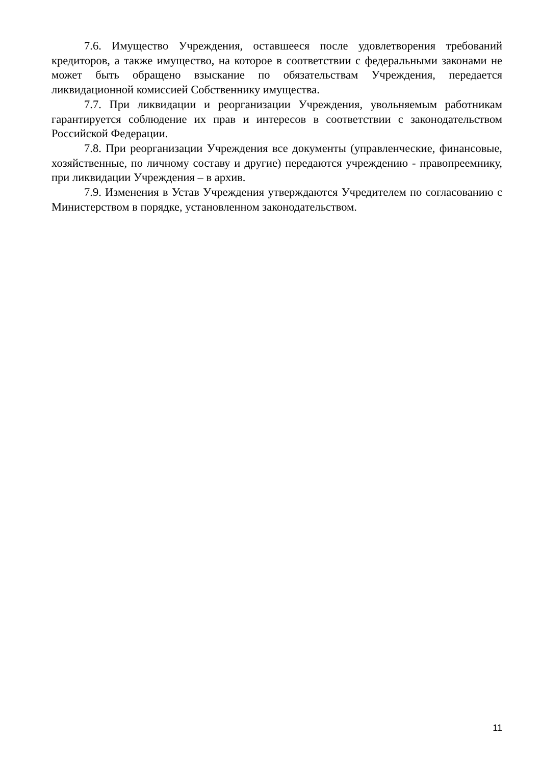7.6. Имущество Учреждения, оставшееся после удовлетворения требований кредиторов, а также имущество, на которое в соответствии с федеральными законами не может быть обращено взыскание по обязательствам Учреждения, передается ликвидационной комиссией Собственнику имущества.
7.7. При ликвидации и реорганизации Учреждения, увольняемым работникам гарантируется соблюдение их прав и интересов в соответствии с законодательством Российской Федерации.
7.8. При реорганизации Учреждения все документы (управленческие, финансовые, хозяйственные, по личному составу и другие) передаются учреждению - правопреемнику, при ликвидации Учреждения – в архив.
7.9. Изменения в Устав Учреждения утверждаются Учредителем по согласованию с Министерством в порядке, установленном законодательством.
11